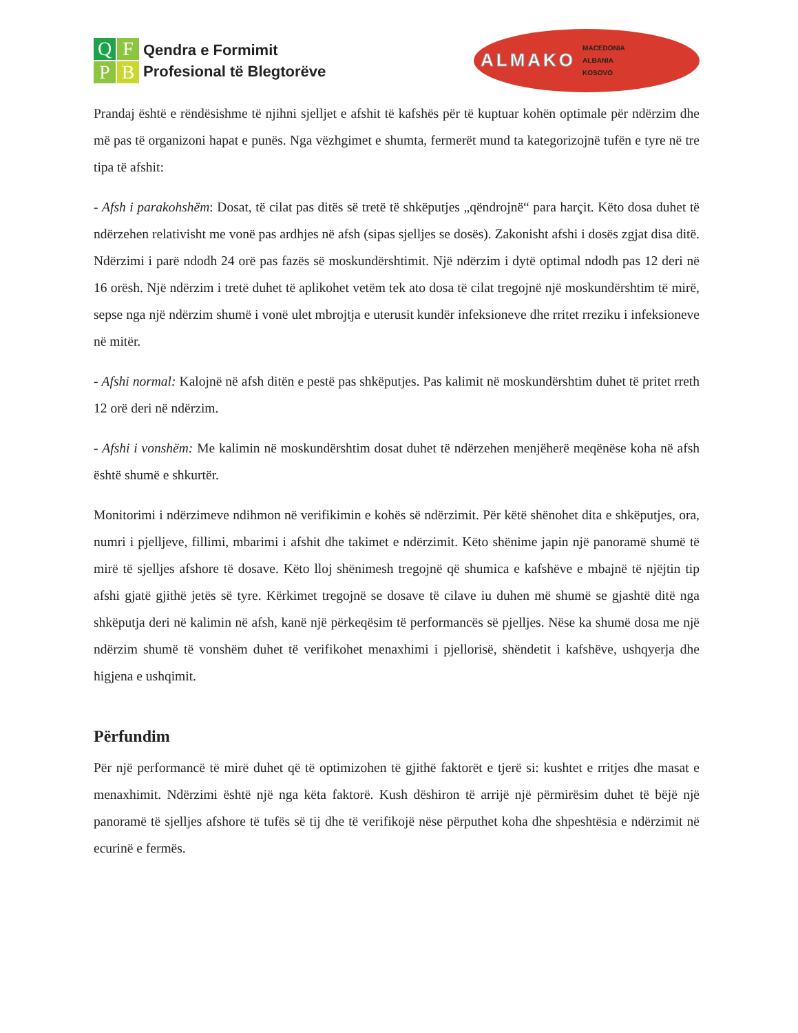QFPB
Qendra e Formimit
Profesional të Blegtorëve
ALMAKO MACEDONIA
ALBANIA
KOSOVO
Prandaj është e rëndësishme të njihni sjelljet e afshit të kafshës për të kuptuar kohën optimale për ndërzim dhe më pas të organizoni hapat e punës. Nga vëzhgimet e shumta, fermerët mund ta kategorizojnë tufën e tyre në tre tipa të afshit:
- Afsh i parakohshëm: Dosat, të cilat pas ditës së tretë të shkëputjes „qëndrojnë“ para harçit. Këto dosa duhet të ndërzehen relativisht me vonë pas ardhjes në afsh (sipas sjelljes se dosës). Zakonisht afshi i dosës zgjat disa ditë. Ndërzimi i parë ndodh 24 orë pas fazës së moskundërshtimit. Një ndërzim i dytë optimal ndodh pas 12 deri në 16 orësh. Një ndërzim i tretë duhet të aplikohet vetëm tek ato dosa të cilat tregojnë një moskundërshtim të mirë, sepse nga një ndërzim shumë i vonë ulet mbrojtja e uterusit kundër infeksioneve dhe rritet rreziku i infeksioneve në mitër.
- Afshi normal: Kalojnë në afsh ditën e pestë pas shkëputjes. Pas kalimit në moskundërshtim duhet të pritet rreth 12 orë deri në ndërzim.
- Afshi i vonshëm: Me kalimin në moskundërshtim dosat duhet të ndërzehen menjëherë meqënëse koha në afsh është shumë e shkurtër.
Monitorimi i ndërzimeve ndihmon në verifikimin e kohës së ndërzimit. Për këtë shënohet dita e shkëputjes, ora, numri i pjelljeve, fillimi, mbarimi i afshit dhe takimet e ndërzimit. Këto shënime japin një panoramë shumë të mirë të sjelljes afshore të dosave. Këto lloj shënimesh tregojnë që shumica e kafshëve e mbajnë të njëjtin tip afshi gjatë gjithë jetës së tyre. Kërkimet tregojnë se dosave të cilave iu duhen më shumë se gjashtë ditë nga shkëputja deri në kalimin në afsh, kanë një përkeqësim të performancës së pjelljes. Nëse ka shumë dosa me një ndërzim shumë të vonshëm duhet të verifikohet menaxhimi i pjellorisë, shëndetit i kafshëve, ushqyerja dhe higjena e ushqimit.
Përfundim
Për një performancë të mirë duhet që të optimizohen të gjithë faktorët e tjerë si: kushtet e rritjes dhe masat e menaxhimit. Ndërzimi është një nga këta faktorë. Kush dëshiron të arrijë një përmirësim duhet të bëjë një panoramë të sjelljes afshore të tufës së tij dhe të verifikojë nëse përputhet koha dhe shpeshtësia e ndërzimit në ecurinë e fermës.